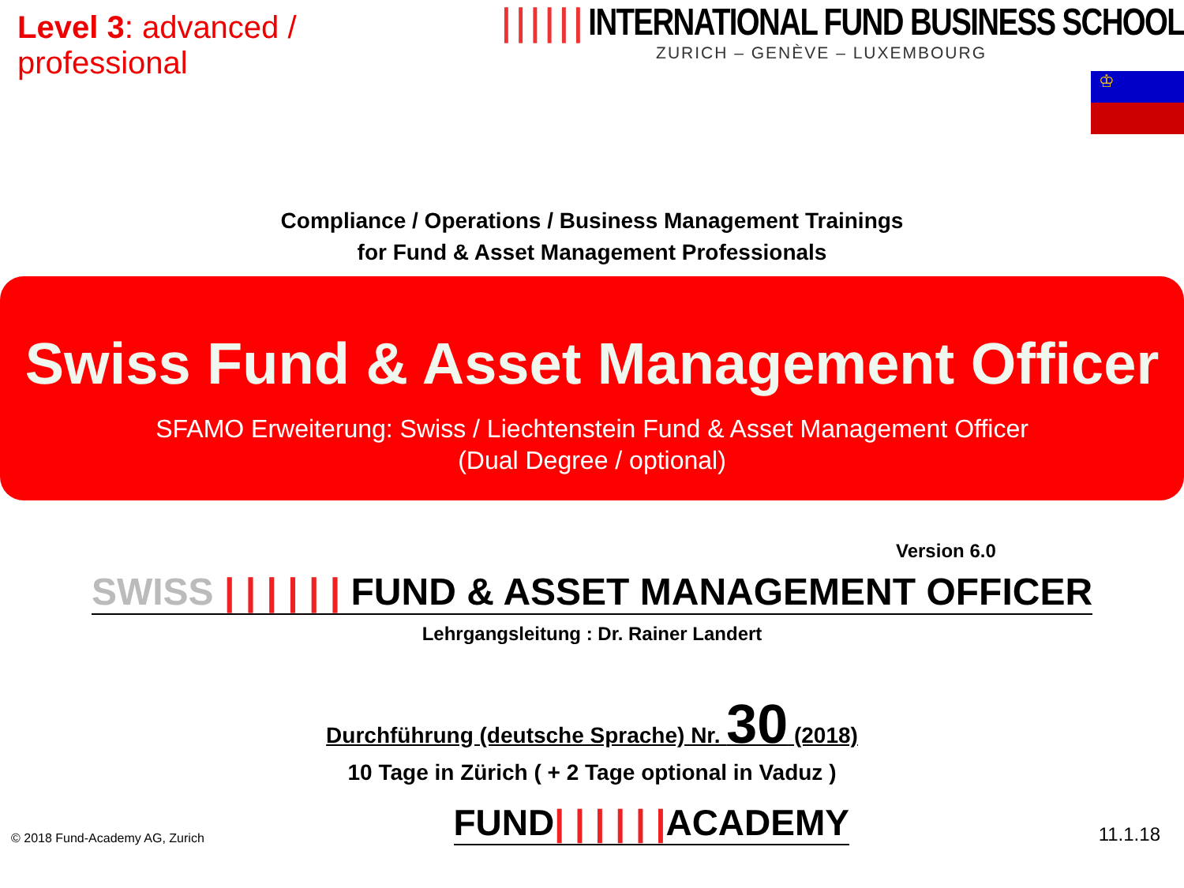Level 3: advanced / professional
| | | | | | INTERNATIONAL FUND BUSINESS SCHOOL
ZURICH – GENÈVE – LUXEMBOURG
♔
Compliance / Operations / Business Management Trainings
for Fund & Asset Management Professionals
Swiss Fund & Asset Management Officer
SFAMO Erweiterung: Swiss / Liechtenstein Fund & Asset Management Officer
(Dual Degree / optional)
Version 6.0
SWISS | | | | | | FUND & ASSET MANAGEMENT OFFICER
Lehrgangsleitung : Dr. Rainer Landert
Durchführung (deutsche Sprache) Nr. 30 (2018)
10 Tage in Zürich ( + 2 Tage optional in Vaduz )
© 2018 Fund-Academy AG, Zurich
FUND| | | | | |ACADEMY
11.1.18